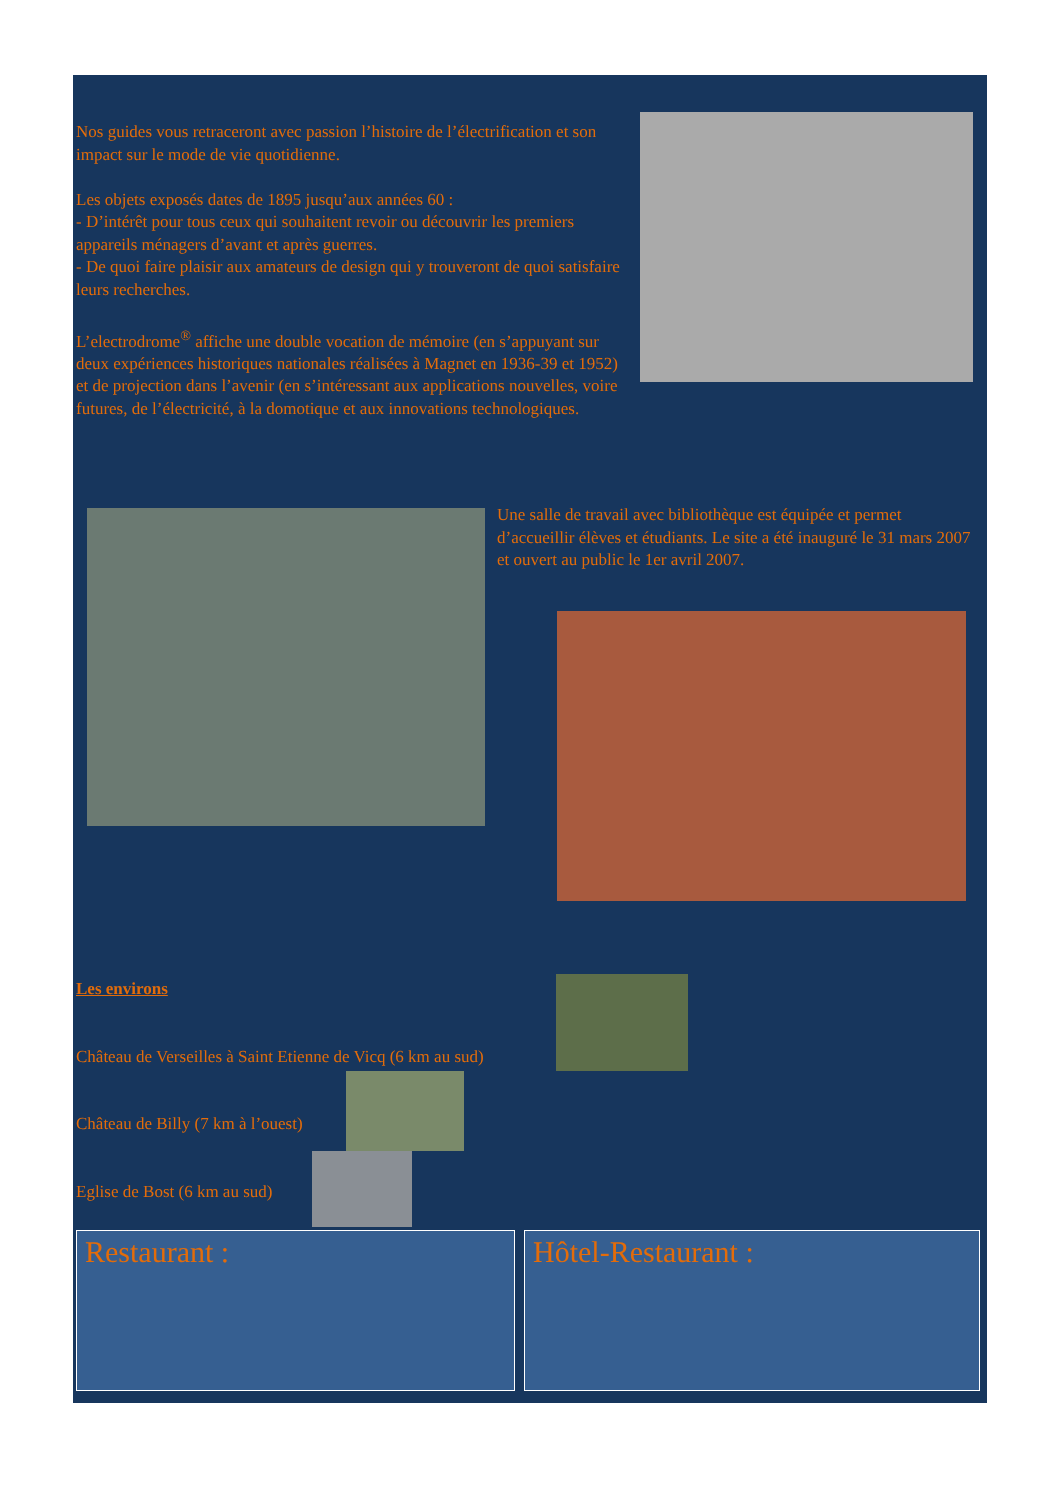Nos guides vous retraceront avec passion l’histoire de l’électrification et son impact sur le mode de vie quotidienne.
Les objets exposés dates de 1895 jusqu’aux années 60 :
- D’intérêt pour tous ceux qui souhaitent revoir ou découvrir les premiers appareils ménagers d’avant et après guerres.
- De quoi faire plaisir aux amateurs de design qui y trouveront de quoi satisfaire leurs recherches.
L’electrodrome<sup>®</sup> affiche une double vocation de mémoire (en s’appuyant sur deux expériences historiques nationales réalisées à Magnet en 1936-39 et 1952) et de projection dans l’avenir (en s’intéressant aux applications nouvelles, voire futures, de l’électricité, à la domotique et aux innovations technologiques.
Une salle de travail avec bibliothèque est équipée et permet d’accueillir élèves et étudiants. Le site a été inauguré le 31 mars 2007 et ouvert au public le 1er avril 2007.
Les environs
Château de Verseilles à Saint Etienne de Vicq (6 km au sud)
Château de Billy (7 km à l’ouest)
Eglise de Bost (6 km au sud)
Restaurant : Hôtel-Restaurant :